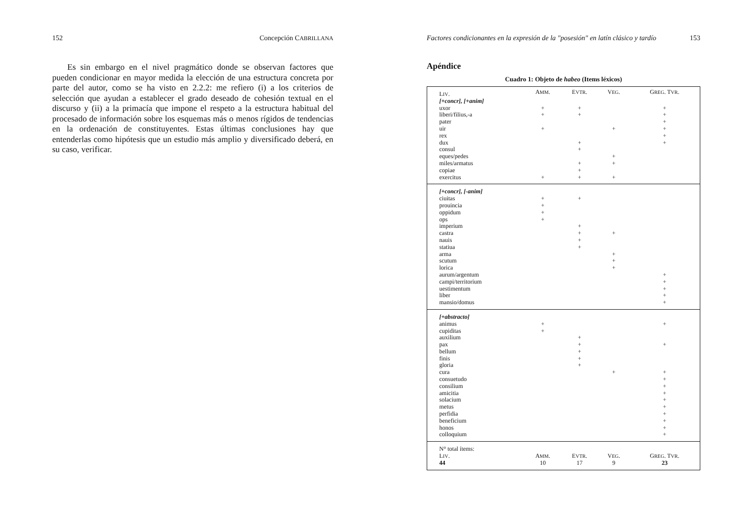152 Concepción CABRILLANA
Es sin embargo en el nivel pragmático donde se observan factores que pueden condicionar en mayor medida la elección de una estructura concreta por parte del autor, como se ha visto en 2.2.2: me refiero (i) a los criterios de selección que ayudan a establecer el grado deseado de cohesión textual en el discurso y (ii) a la primacía que impone el respeto a la estructura habitual del procesado de información sobre los esquemas más o menos rígidos de tendencias en la ordenación de constituyentes. Estas últimas conclusiones hay que entenderlas como hipótesis que un estudio más amplio y diversificado deberá, en su caso, verificar.
Factores condicionantes en la expresión de la "posesión" en latín clásico y tardío 153
Apéndice
Cuadro 1: Objeto de habeo (Items léxicos)
| L IV . | A MM . | E VTR . | V EG . | G REG . T VR . |
| [+concr], [+anim] | | | | |
| uxor | + | + | | + |
| liberi/filius,-a | + | + | | + |
| pater | | | | + |
| uir | + | | + | + |
| rex | | | | + |
| dux | | + | | + |
| consul | | + | | |
| eques/pedes | | | + | |
| miles/armatus | | + | + | |
| copiae | | + | | |
| exercitus | + | + | + | |
| [+concr], [-anim] | | | | |
| ciuitas | + | + | | |
| prouincia | + | | | |
| oppidum | + | | | |
| ops | + | | | |
| imperium | | + | | |
| castra | | + | + | |
| nauis | | + | | |
| statiua | | + | | |
| arma | | | + | |
| scutum | | | + | |
| lorica | | | + | |
| aurum/argentum | | | | + |
| campi/territorium | | | | + |
| uestimentum | | | | + |
| liber | | | | + |
| mansio/domus | | | | + |
| [+abstracto] | | | | |
| animus | + | | | + |
| cupiditas | + | | | |
| auxilium | | + | | |
| pax | | + | | + |
| bellum | | + | | |
| finis | | + | | |
| gloria | | + | | |
| cura | | | + | + |
| consuetudo | | | | + |
| consilium | | | | + |
| amicitia | | | | + |
| solacium | | | | + |
| metus | | | | + |
| perfidia | | | | + |
| beneficium | | | | + |
| honos | | | | + |
| colloquium | | | | + |
| N° total ítems: | | | | |
| L IV . | A MM . | E VTR . | V EG . | G REG . T VR . |
| 44 | 10 | 17 | 9 | 23 |